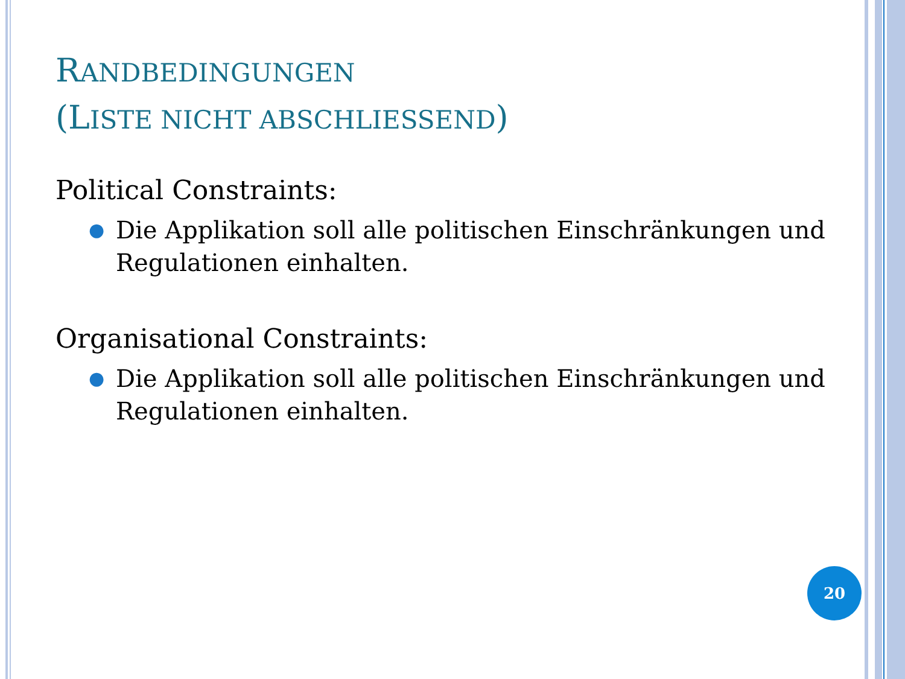RANDBEDINGUNGEN
(LISTE NICHT ABSCHLIESSEND)
Political Constraints:
● Die Applikation soll alle politischen Einschränkungen und Regulationen einhalten.
Organisational Constraints:
● Die Applikation soll alle politischen Einschränkungen und Regulationen einhalten.
20